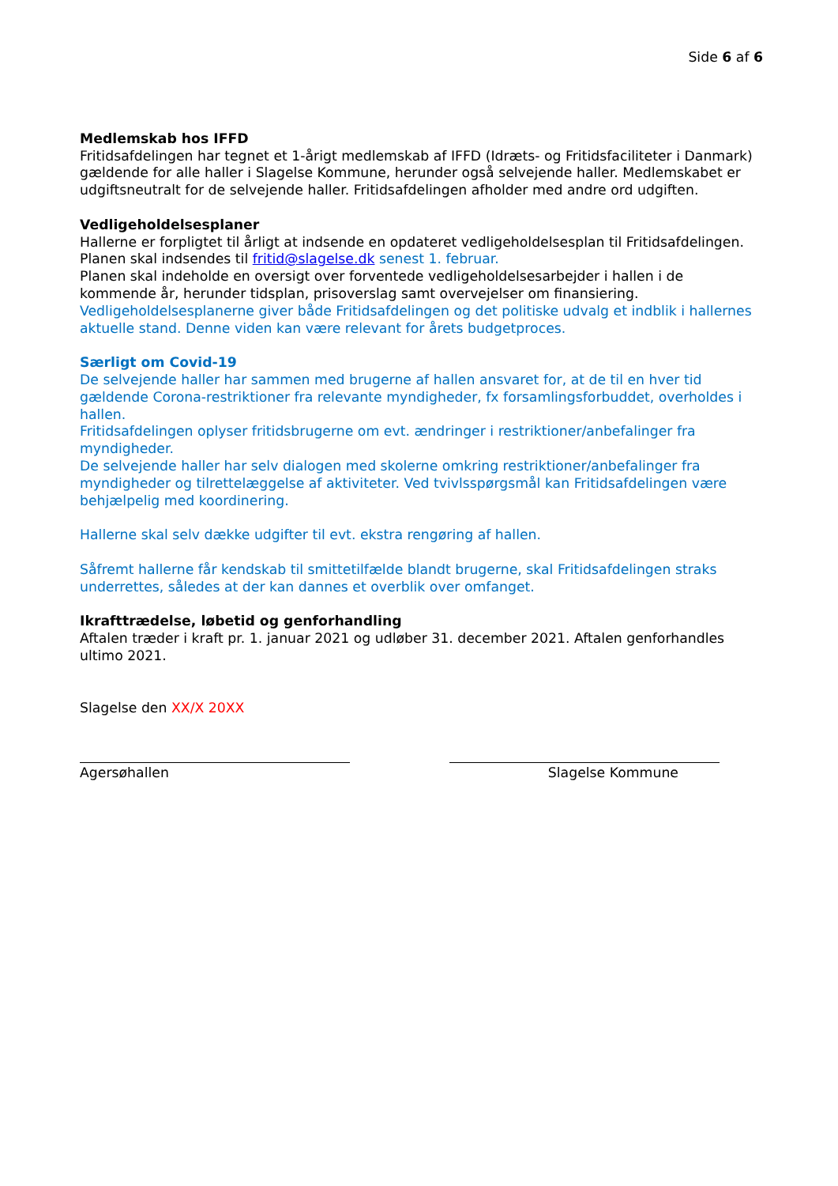Side 6 af 6
Medlemskab hos IFFD
Fritidsafdelingen har tegnet et 1-årigt medlemskab af IFFD (Idræts- og Fritidsfaciliteter i Danmark) gældende for alle haller i Slagelse Kommune, herunder også selvejende haller. Medlemskabet er udgiftsneutralt for de selvejende haller. Fritidsafdelingen afholder med andre ord udgiften.
Vedligeholdelsesplaner
Hallerne er forpligtet til årligt at indsende en opdateret vedligeholdelsesplan til Fritidsafdelingen. Planen skal indsendes til fritid@slagelse.dk senest 1. februar.
Planen skal indeholde en oversigt over forventede vedligeholdelsesarbejder i hallen i de kommende år, herunder tidsplan, prisoverslag samt overvejelser om finansiering.
Vedligeholdelsesplanerne giver både Fritidsafdelingen og det politiske udvalg et indblik i hallernes aktuelle stand. Denne viden kan være relevant for årets budgetproces.
Særligt om Covid-19
De selvejende haller har sammen med brugerne af hallen ansvaret for, at de til en hver tid gældende Corona-restriktioner fra relevante myndigheder, fx forsamlingsforbuddet, overholdes i hallen.
Fritidsafdelingen oplyser fritidsbrugerne om evt. ændringer i restriktioner/anbefalinger fra myndigheder.
De selvejende haller har selv dialogen med skolerne omkring restriktioner/anbefalinger fra myndigheder og tilrettelæggelse af aktiviteter. Ved tvivlsspørgsmål kan Fritidsafdelingen være behjælpelig med koordinering.
Hallerne skal selv dække udgifter til evt. ekstra rengøring af hallen.
Såfremt hallerne får kendskab til smittetilfælde blandt brugerne, skal Fritidsafdelingen straks underrettes, således at der kan dannes et overblik over omfanget.
Ikrafttrædelse, løbetid og genforhandling
Aftalen træder i kraft pr. 1. januar 2021 og udløber 31. december 2021. Aftalen genforhandles ultimo 2021.
Slagelse den XX/X 20XX
Agersøhallen Slagelse Kommune